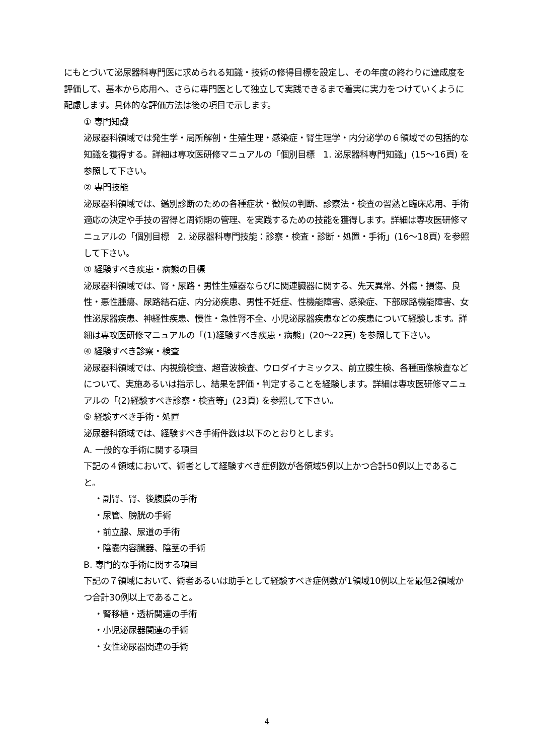にもとづいて泌尿器科専門医に求められる知識・技術の修得目標を設定し、その年度の終わりに達成度を評価して、基本から応用へ、さらに専門医として独立して実践できるまで着実に実力をつけていくように配慮します。具体的な評価方法は後の項目で示します。
① 専門知識
泌尿器科領域では発生学・局所解剖・生殖生理・感染症・腎生理学・内分泌学の６領域での包括的な知識を獲得する。詳細は専攻医研修マニュアルの「個別目標　1. 泌尿器科専門知識」(15～16頁) を参照して下さい。
② 専門技能
泌尿器科領域では、鑑別診断のための各種症状・徴候の判断、診察法・検査の習熟と臨床応用、手術適応の決定や手技の習得と周術期の管理、を実践するための技能を獲得します。詳細は専攻医研修マニュアルの「個別目標　2. 泌尿器科専門技能：診察・検査・診断・処置・手術」(16～18頁) を参照して下さい。
③ 経験すべき疾患・病態の目標
泌尿器科領域では、腎・尿路・男性生殖器ならびに関連臓器に関する、先天異常、外傷・損傷、良性・悪性腫瘍、尿路結石症、内分泌疾患、男性不妊症、性機能障害、感染症、下部尿路機能障害、女性泌尿器疾患、神経性疾患、慢性・急性腎不全、小児泌尿器疾患などの疾患について経験します。詳細は専攻医研修マニュアルの「(1)経験すべき疾患・病態」(20～22頁) を参照して下さい。
④ 経験すべき診察・検査
泌尿器科領域では、内視鏡検査、超音波検査、ウロダイナミックス、前立腺生検、各種画像検査などについて、実施あるいは指示し、結果を評価・判定することを経験します。詳細は専攻医研修マニュアルの「(2)経験すべき診察・検査等」(23頁) を参照して下さい。
⑤ 経験すべき手術・処置
泌尿器科領域では、経験すべき手術件数は以下のとおりとします。
A. 一般的な手術に関する項目
下記の４領域において、術者として経験すべき症例数が各領域5例以上かつ合計50例以上であること。
・副腎、腎、後腹膜の手術
・尿管、膀胱の手術
・前立腺、尿道の手術
・陰嚢内容臓器、陰茎の手術
B. 専門的な手術に関する項目
下記の７領域において、術者あるいは助手として経験すべき症例数が1領域10例以上を最低2領域かつ合計30例以上であること。
・腎移植・透析関連の手術
・小児泌尿器関連の手術
・女性泌尿器関連の手術
4